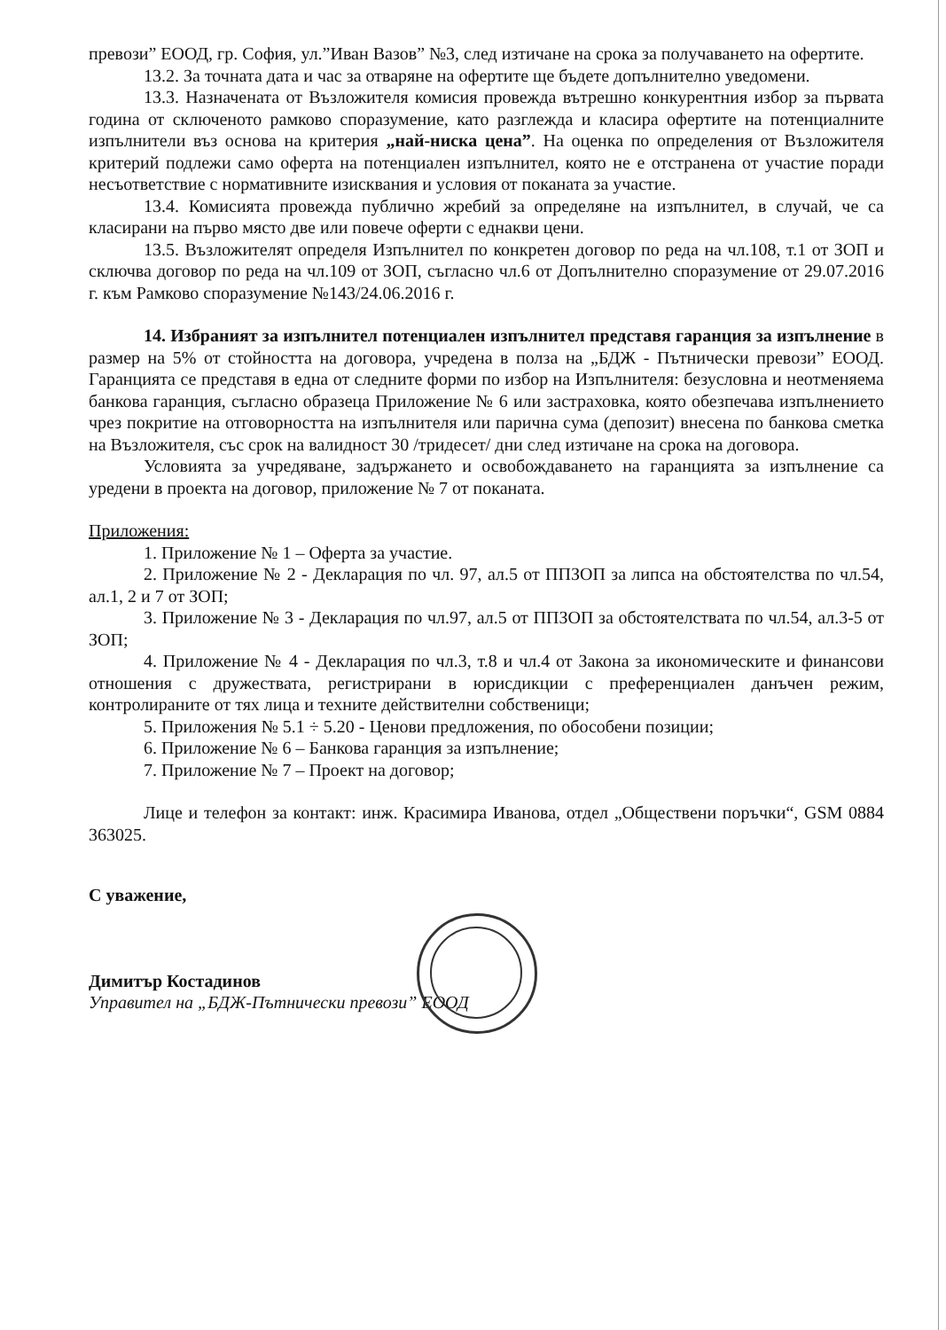превози” ЕООД, гр. София, ул.”Иван Вазов” №3, след изтичане на срока за получаването на офертите.
13.2. За точната дата и час за отваряне на офертите ще бъдете допълнително уведомени.
13.3. Назначената от Възложителя комисия провежда вътрешно конкурентния избор за първата година от сключеното рамково споразумение, като разглежда и класира офертите на потенциалните изпълнители въз основа на критерия „най-ниска цена”. На оценка по определения от Възложителя критерий подлежи само оферта на потенциален изпълнител, която не е отстранена от участие поради несъответствие с нормативните изисквания и условия от поканата за участие.
13.4. Комисията провежда публично жребий за определяне на изпълнител, в случай, че са класирани на първо място две или повече оферти с еднакви цени.
13.5. Възложителят определя Изпълнител по конкретен договор по реда на чл.108, т.1 от ЗОП и сключва договор по реда на чл.109 от ЗОП, съгласно чл.6 от Допълнително споразумение от 29.07.2016 г. към Рамково споразумение №143/24.06.2016 г.
14. Избраният за изпълнител потенциален изпълнител представя гаранция за изпълнение в размер на 5% от стойността на договора, учредена в полза на „БДЖ - Пътнически превози” ЕООД. Гаранцията се представя в една от следните форми по избор на Изпълнителя: безусловна и неотменяема банкова гаранция, съгласно образеца Приложение № 6 или застраховка, която обезпечава изпълнението чрез покритие на отговорността на изпълнителя или парична сума (депозит) внесена по банкова сметка на Възложителя, със срок на валидност 30 /тридесет/ дни след изтичане на срока на договора.
Условията за учредяване, задържането и освобождаването на гаранцията за изпълнение са уредени в проекта на договор, приложение № 7 от поканата.
Приложения:
1. Приложение № 1 – Оферта за участие.
2. Приложение № 2 - Декларация по чл. 97, ал.5 от ППЗОП за липса на обстоятелства по чл.54, ал.1, 2 и 7 от ЗОП;
3. Приложение № 3 - Декларация по чл.97, ал.5 от ППЗОП за обстоятелствата по чл.54, ал.3-5 от ЗОП;
4. Приложение № 4 - Декларация по чл.3, т.8 и чл.4 от Закона за икономическите и финансови отношения с дружествата, регистрирани в юрисдикции с преференциален данъчен режим, контролираните от тях лица и техните действителни собственици;
5. Приложения № 5.1 ÷ 5.20 - Ценови предложения, по обособени позиции;
6. Приложение № 6 – Банкова гаранция за изпълнение;
7. Приложение № 7 – Проект на договор;
Лице и телефон за контакт: инж. Красимира Иванова, отдел „Обществени поръчки“, GSM 0884 363025.
С уважение,
Димитър Костадинов
Управител на „БДЖ-Пътнически превози” ЕООД